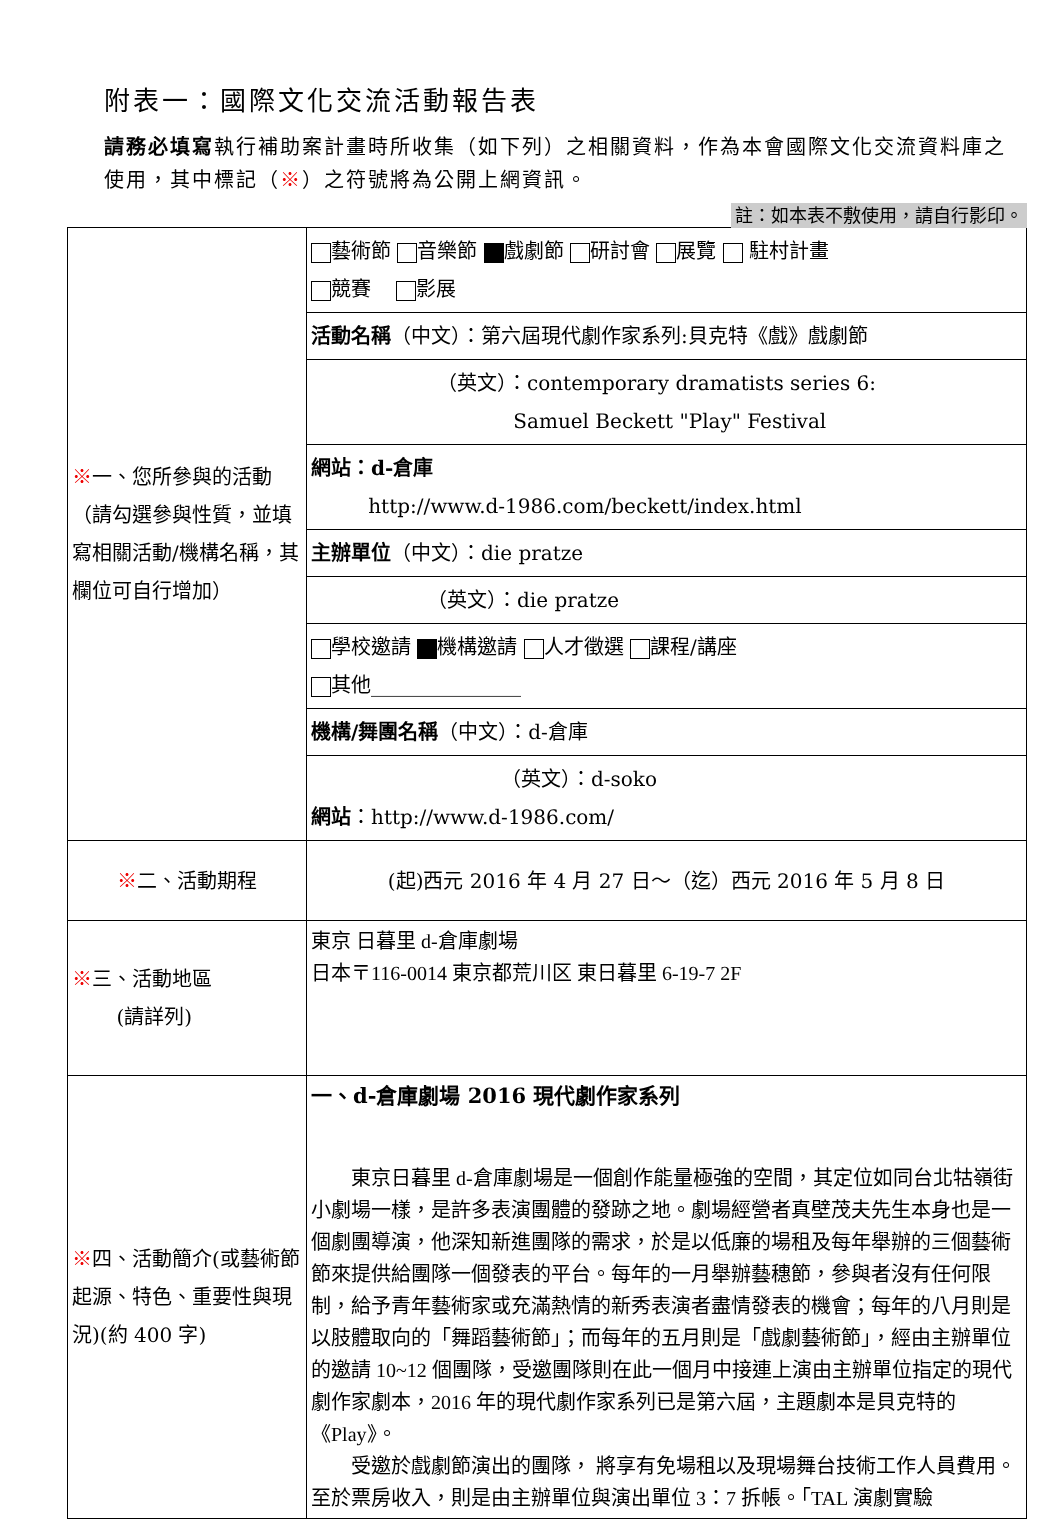附表一：國際文化交流活動報告表
請務必填寫執行補助案計畫時所收集（如下列）之相關資料，作為本會國際文化交流資料庫之使用，其中標記（※）之符號將為公開上網資訊。
註：如本表不敷使用，請自行影印。
| ※ 一、您所參與的活動（請勾選參與性質，並填寫相關活動/機構名稱，其欄位可自行增加） | 藝術節 音樂節 戲劇節 研討會 展覽 駐村計畫 競賽 影展 |
| | 活動名稱 （中文）：第六屆現代劇作家系列:貝克特《戲》戲劇節 |
| | （英文）：contemporary dramatists series 6: Samuel Beckett "Play" Festival |
| | 網站：d-倉庫 http://www.d-1986.com/beckett/index.html |
| | 主辦單位 （中文）：die pratze |
| | （英文）：die pratze |
| | 學校邀請 機構邀請 人才徵選 課程/講座 其他_______________ |
| | 機構/舞團名稱 （中文）：d-倉庫 |
| | （英文）：d-soko 網站 ：http://www.d-1986.com/ |
| ※ 二、活動期程 | (起)西元 2016 年 4 月 27 日～（迄）西元 2016 年 5 月 8 日 |
| ※ 三、活動地區 (請詳列) | 東京 日暮里 d-倉庫劇場 日本〒116-0014 東京都荒川区 東日暮里 6-19-7 2F |
| ※ 四、活動簡介(或藝術節起源、特色、重要性與現況)(約 400 字) | 一、d-倉庫劇場 2016 現代劇作家系列 東京日暮里 d-倉庫劇場是一個創作能量極強的空間，其定位如同台北牯嶺街小劇場一樣，是許多表演團體的發跡之地。劇場經營者真壁茂夫先生本身也是一個劇團導演，他深知新進團隊的需求，於是以低廉的場租及每年舉辦的三個藝術節來提供給團隊一個發表的平台。每年的一月舉辦藝穗節，參與者沒有任何限制，給予青年藝術家或充滿熱情的新秀表演者盡情發表的機會；每年的八月則是以肢體取向的「舞蹈藝術節」；而每年的五月則是「戲劇藝術節」，經由主辦單位的邀請 10~12 個團隊，受邀團隊則在此一個月中接連上演由主辦單位指定的現代劇作家劇本，2016 年的現代劇作家系列已是第六屆，主題劇本是貝克特的《Play》。 受邀於戲劇節演出的團隊， 將享有免場租以及現場舞台技術工作人員費用。至於票房收入，則是由主辦單位與演出單位 3：7 拆帳。「TAL 演劇實驗 |